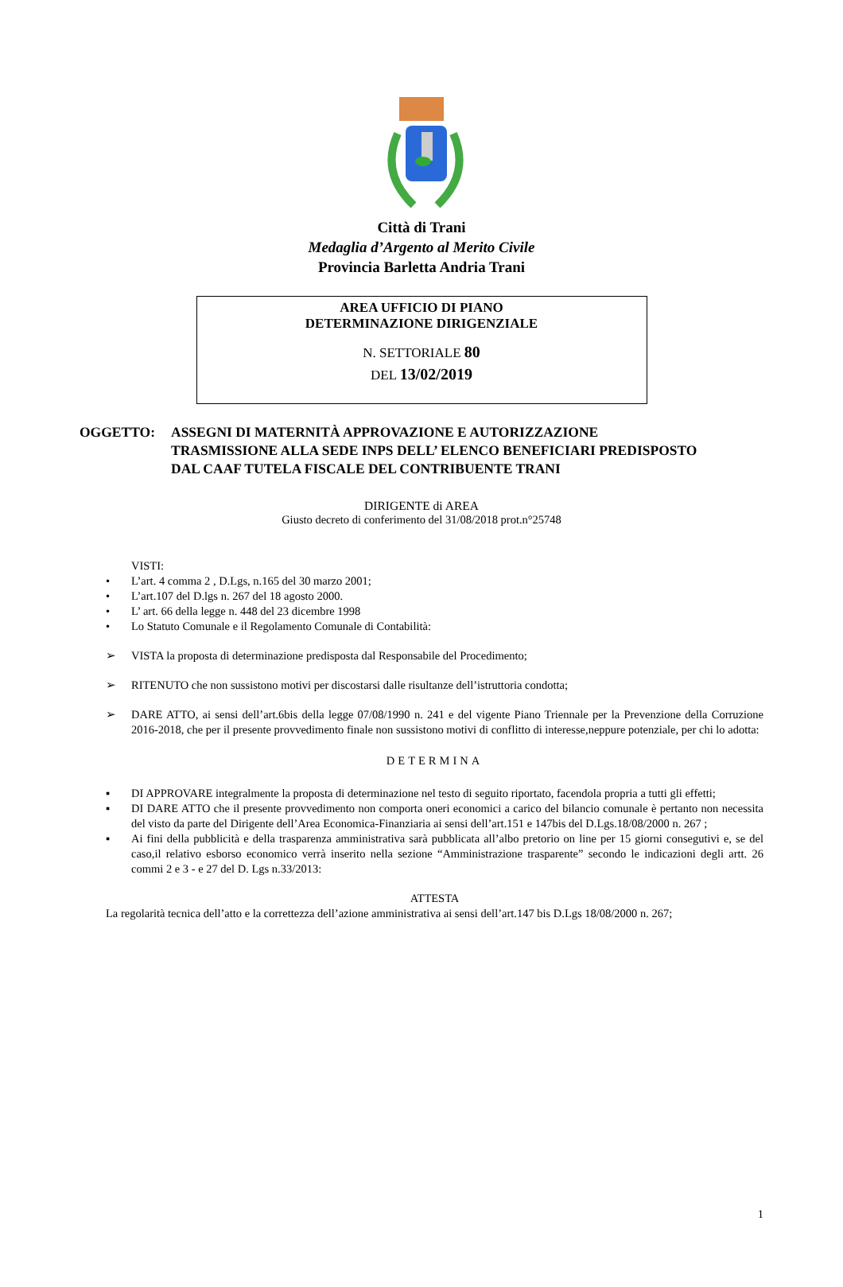Città di Trani
Medaglia d’Argento al Merito Civile
Provincia Barletta Andria Trani
AREA UFFICIO DI PIANO
DETERMINAZIONE DIRIGENZIALE
N. SETTORIALE 80
DEL 13/02/2019
OGGETTO: ASSEGNI DI MATERNITÀ APPROVAZIONE E AUTORIZZAZIONE
TRASMISSIONE ALLA SEDE INPS DELL’ ELENCO BENEFICIARI PREDISPOSTO
DAL CAAF TUTELA FISCALE DEL CONTRIBUENTE TRANI
DIRIGENTE di AREA
Giusto decreto di conferimento del 31/08/2018 prot.n°25748
VISTI:
• L’art. 4 comma 2 , D.Lgs, n.165 del 30 marzo 2001;
• L’art.107 del D.lgs n. 267 del 18 agosto 2000.
• L’ art. 66 della legge n. 448 del 23 dicembre 1998
• Lo Statuto Comunale e il Regolamento Comunale di Contabilità:
➢ VISTA la proposta di determinazione predisposta dal Responsabile del Procedimento;
➢ RITENUTO che non sussistono motivi per discostarsi dalle risultanze dell’istruttoria condotta;
➢ DARE ATTO, ai sensi dell’art.6bis della legge 07/08/1990 n. 241 e del vigente Piano Triennale per la Prevenzione della Corruzione 2016-2018, che per il presente provvedimento finale non sussistono motivi di conflitto di interesse,neppure potenziale, per chi lo adotta:
DETERMINA
▪ DI APPROVARE integralmente la proposta di determinazione nel testo di seguito riportato, facendola propria a tutti gli effetti;
▪ DI DARE ATTO che il presente provvedimento non comporta oneri economici a carico del bilancio comunale è pertanto non necessita del visto da parte del Dirigente dell’Area Economica-Finanziaria ai sensi dell’art.151 e 147bis del D.Lgs.18/08/2000 n. 267 ;
▪ Ai fini della pubblicità e della trasparenza amministrativa sarà pubblicata all’albo pretorio on line per 15 giorni consegutivi e, se del caso,il relativo esborso economico verrà inserito nella sezione “Amministrazione trasparente” secondo le indicazioni degli artt. 26 commi 2 e 3 - e 27 del D. Lgs n.33/2013:
ATTESTA
La regolarità tecnica dell’atto e la correttezza dell’azione amministrativa ai sensi dell’art.147 bis D.Lgs 18/08/2000 n. 267;
1